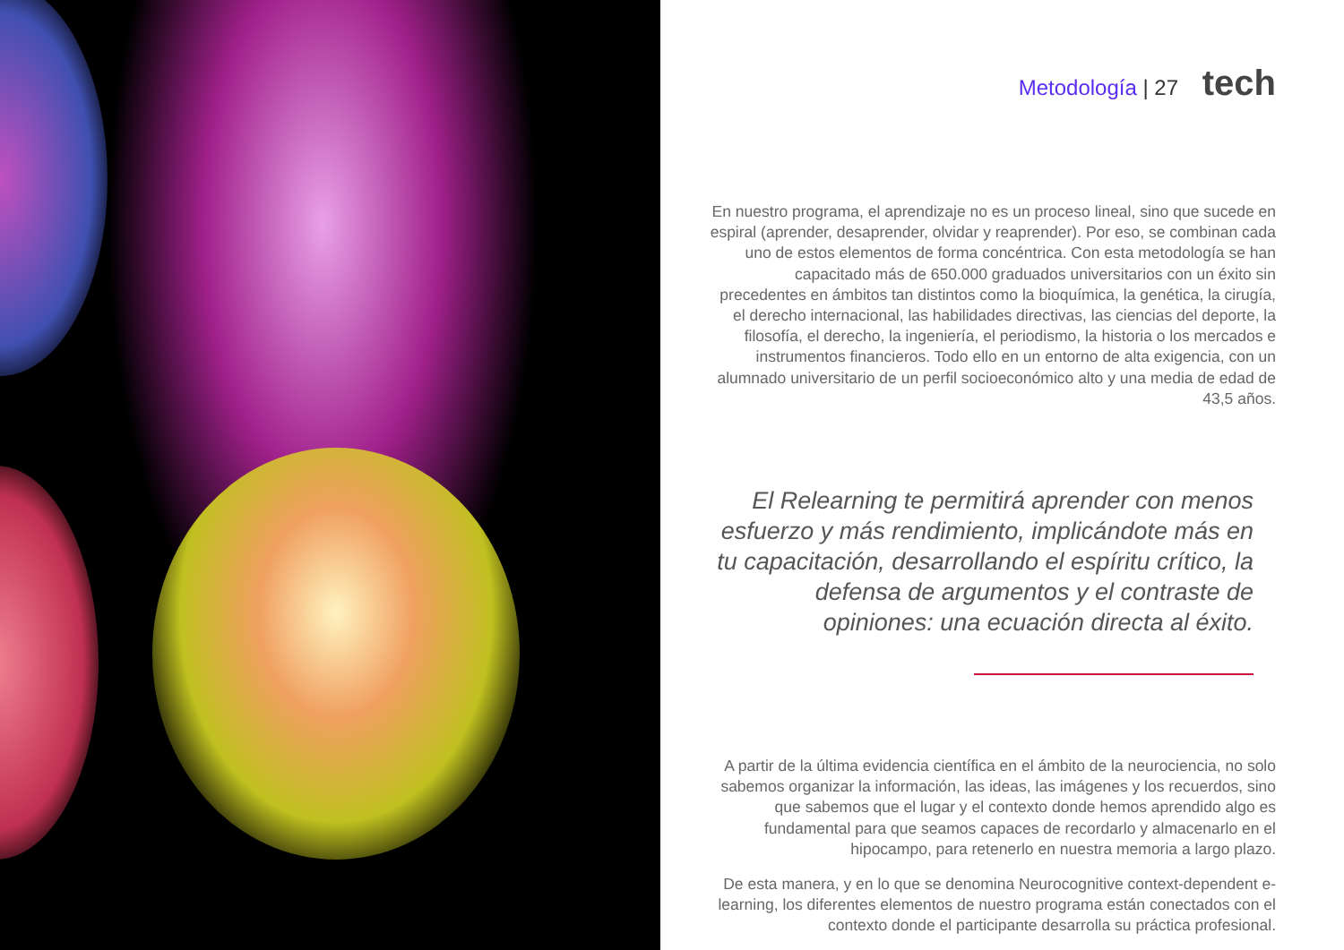Metodología | 27 tech
En nuestro programa, el aprendizaje no es un proceso lineal, sino que sucede en espiral (aprender, desaprender, olvidar y reaprender). Por eso, se combinan cada uno de estos elementos de forma concéntrica. Con esta metodología se han capacitado más de 650.000 graduados universitarios con un éxito sin precedentes en ámbitos tan distintos como la bioquímica, la genética, la cirugía, el derecho internacional, las habilidades directivas, las ciencias del deporte, la filosofía, el derecho, la ingeniería, el periodismo, la historia o los mercados e instrumentos financieros. Todo ello en un entorno de alta exigencia, con un alumnado universitario de un perfil socioeconómico alto y una media de edad de 43,5 años.
El Relearning te permitirá aprender con menos esfuerzo y más rendimiento, implicándote más en tu capacitación, desarrollando el espíritu crítico, la defensa de argumentos y el contraste de opiniones: una ecuación directa al éxito.
A partir de la última evidencia científica en el ámbito de la neurociencia, no solo sabemos organizar la información, las ideas, las imágenes y los recuerdos, sino que sabemos que el lugar y el contexto donde hemos aprendido algo es fundamental para que seamos capaces de recordarlo y almacenarlo en el hipocampo, para retenerlo en nuestra memoria a largo plazo.
De esta manera, y en lo que se denomina Neurocognitive context-dependent e-learning, los diferentes elementos de nuestro programa están conectados con el contexto donde el participante desarrolla su práctica profesional.